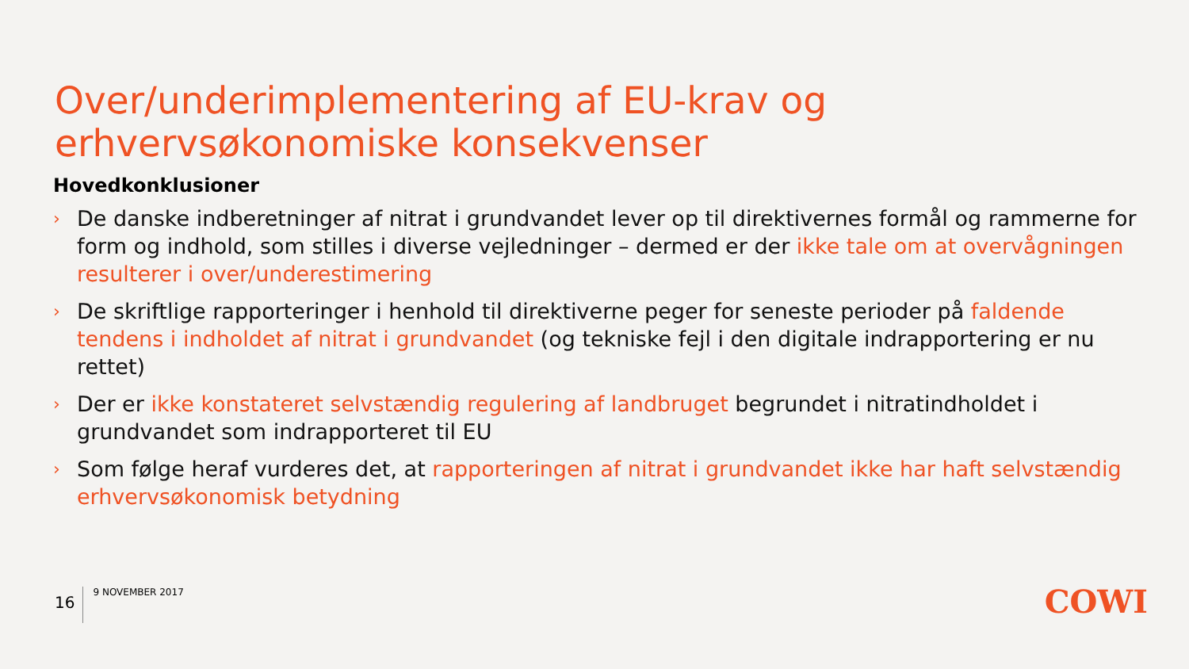Over/underimplementering af EU-krav og
erhvervsøkonomiske konsekvenser
Hovedkonklusioner
› De danske indberetninger af nitrat i grundvandet lever op til direktivernes formål og rammerne for form og indhold, som stilles i diverse vejledninger – dermed er der ikke tale om at overvågningen resulterer i over/underestimering
› De skriftlige rapporteringer i henhold til direktiverne peger for seneste perioder på faldende tendens i indholdet af nitrat i grundvandet (og tekniske fejl i den digitale indrapportering er nu rettet)
› Der er ikke konstateret selvstændig regulering af landbruget begrundet i nitratindholdet i grundvandet som indrapporteret til EU
› Som følge heraf vurderes det, at rapporteringen af nitrat i grundvandet ikke har haft selvstændig erhvervsøkonomisk betydning
16
9 NOVEMBER 2017
COWI